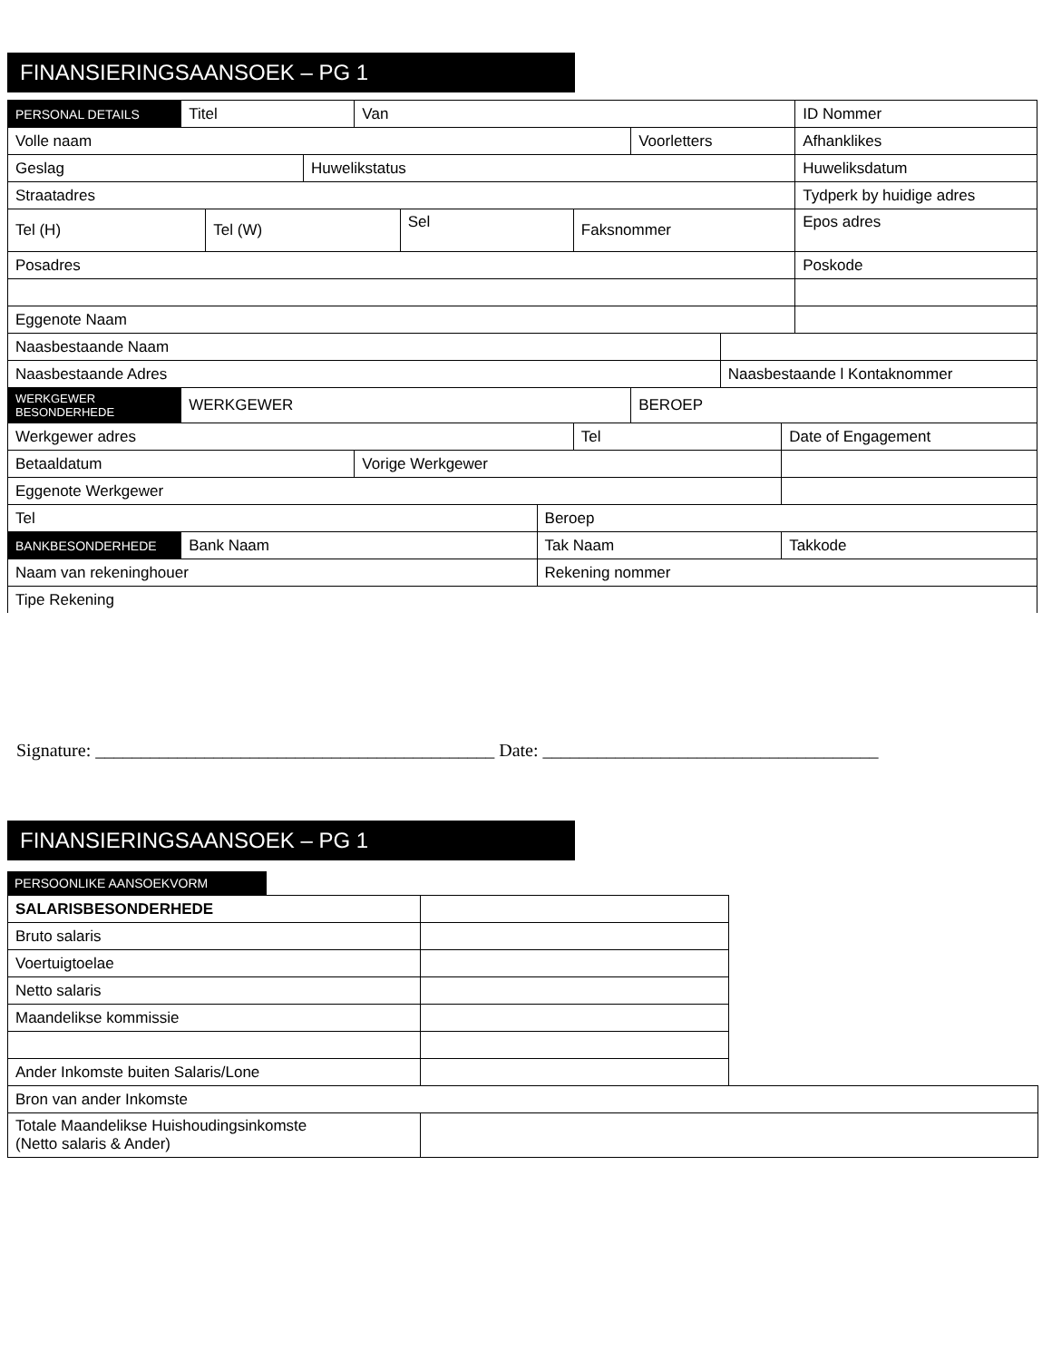FINANSIERINGSAANSOEK – PG 1
| PERSONAL DETAILS | Titel | | | Van | | | | | | | ID Nommer |
| Volle naam | | | | | | | | Voorletters | | | Afhanklikes |
| Geslag | | | Huwelikstatus | | | | | | | | Huweliksdatum |
| Straatadres | | | | | | | | | | | Tydperk by huidige adres |
| Tel (H) | | Tel (W) | | | Sel | | Faksnommer | | | | Epos adres |
| Posadres | | | | | | | | | | | Poskode |
| Eggenote Naam | | | | | | | | | | | |
| Naasbestaande Naam | | | | | | | | | | | |
| Naasbestaande Adres | | | | | | | | | Naasbestaande l Kontaknommer | | |
| WERKGEWER BESONDERHEDE | WERKGEWER | | | | | | | BEROEP | | | |
| Werkgewer adres | | | | | | | Tel | | | Date of Engagement | |
| Betaaldatum | | | | Vorige Werkgewer | | | | | | | |
| Eggenote Werkgewer | | | | | | | | | | | |
| Tel | | | | | | Beroep | | | | | |
| BANKBESONDERHEDE | Bank Naam | | | | | Tak Naam | | | | Takkode | |
| Naam van rekeninghouer | | | | | | Rekening nommer | | | | | |
| Tipe Rekening | | | | | | | | | | | |
Signature: ____________________________________________ Date: _____________________________________
FINANSIERINGSAANSOEK – PG 1
PERSOONLIKE AANSOEKVORM
| SALARISBESONDERHEDE | | |
| Bruto salaris | | |
| Voertuigtoelae | | |
| Netto salaris | | |
| Maandelikse kommissie | | |
| Ander Inkomste buiten Salaris/Lone | | |
| Bron van ander Inkomste | | |
| Totale Maandelikse Huishoudingsinkomste (Netto salaris & Ander) | | |